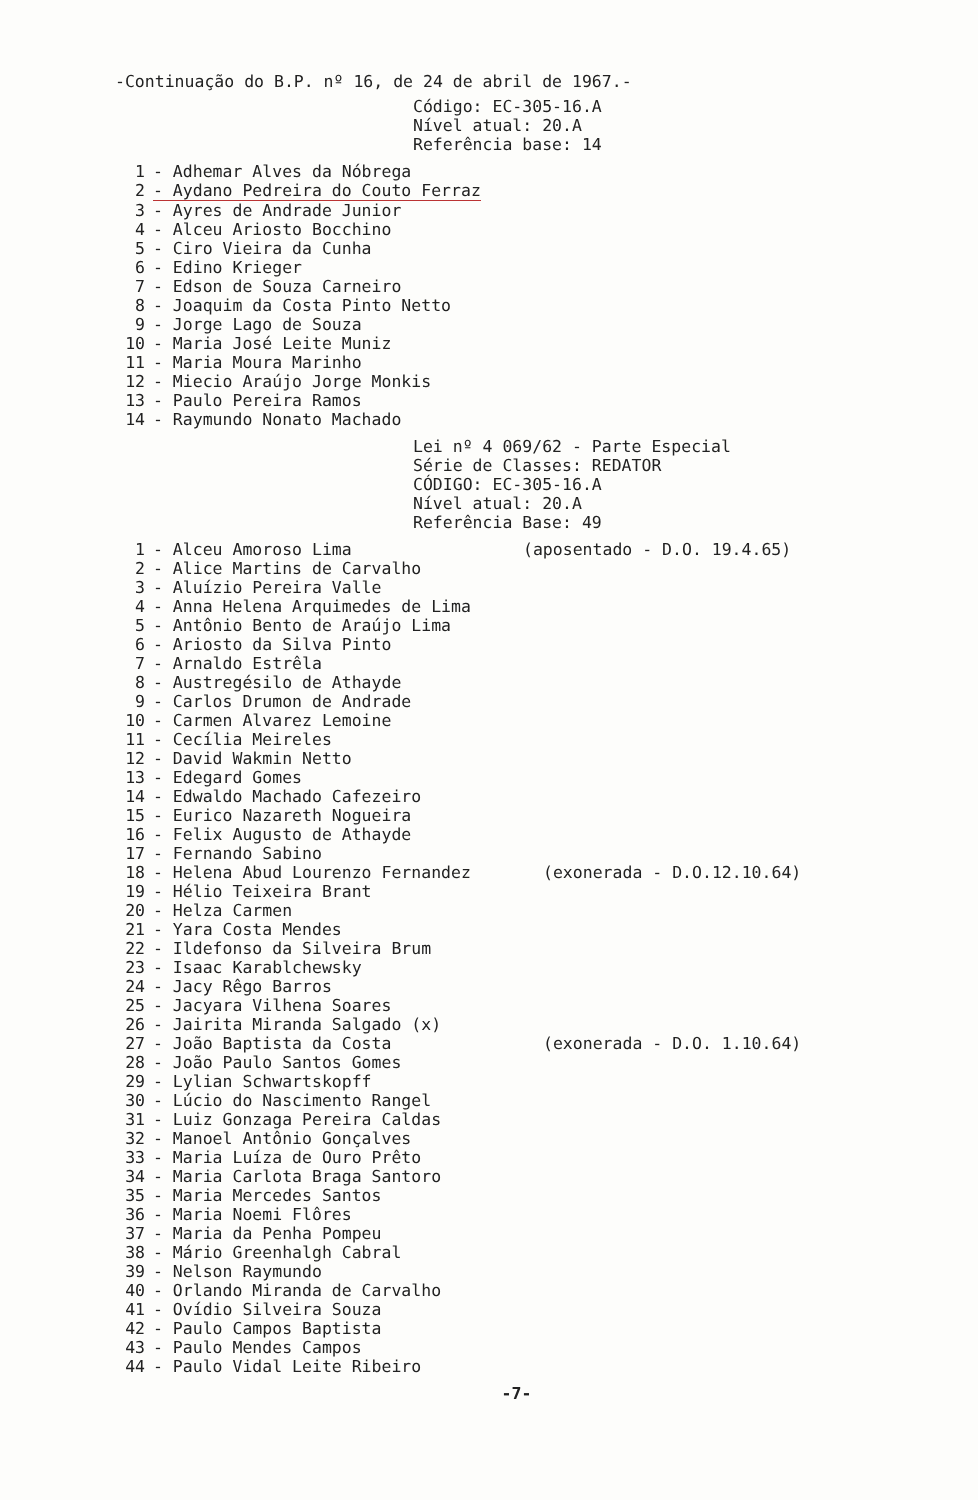-Continuação do B.P. nº 16, de 24 de abril de 1967.-
Código: EC-305-16.A
Nível atual: 20.A
Referência base: 14
1 - Adhemar Alves da Nóbrega
2 - Aydano Pedreira do Couto Ferraz
3 - Ayres de Andrade Junior
4 - Alceu Ariosto Bocchino
5 - Ciro Vieira da Cunha
6 - Edino Krieger
7 - Edson de Souza Carneiro
8 - Joaquim da Costa Pinto Netto
9 - Jorge Lago de Souza
10 - Maria José Leite Muniz
11 - Maria Moura Marinho
12 - Miecio Araújo Jorge Monkis
13 - Paulo Pereira Ramos
14 - Raymundo Nonato Machado
Lei nº 4 069/62 - Parte Especial
Série de Classes: REDATOR
CÓDIGO: EC-305-16.A
Nível atual: 20.A
Referência Base: 49
1 - Alceu Amoroso Lima (aposentado - D.O. 19.4.65)
2 - Alice Martins de Carvalho
3 - Aluízio Pereira Valle
4 - Anna Helena Arquimedes de Lima
5 - Antônio Bento de Araújo Lima
6 - Ariosto da Silva Pinto
7 - Arnaldo Estrêla
8 - Austregésilo de Athayde
9 - Carlos Drumon de Andrade
10 - Carmen Alvarez Lemoine
11 - Cecília Meireles
12 - David Wakmin Netto
13 - Edegard Gomes
14 - Edwaldo Machado Cafezeiro
15 - Eurico Nazareth Nogueira
16 - Felix Augusto de Athayde
17 - Fernando Sabino
18 - Helena Abud Lourenzo Fernandez (exonerada - D.O.12.10.64)
19 - Hélio Teixeira Brant
20 - Helza Carmen
21 - Yara Costa Mendes
22 - Ildefonso da Silveira Brum
23 - Isaac Karablchewsky
24 - Jacy Rêgo Barros
25 - Jacyara Vilhena Soares
26 - Jairita Miranda Salgado (x)
27 - João Baptista da Costa (exonerada - D.O. 1.10.64)
28 - João Paulo Santos Gomes
29 - Lylian Schwartskopff
30 - Lúcio do Nascimento Rangel
31 - Luiz Gonzaga Pereira Caldas
32 - Manoel Antônio Gonçalves
33 - Maria Luíza de Ouro Prêto
34 - Maria Carlota Braga Santoro
35 - Maria Mercedes Santos
36 - Maria Noemi Flôres
37 - Maria da Penha Pompeu
38 - Mário Greenhalgh Cabral
39 - Nelson Raymundo
40 - Orlando Miranda de Carvalho
41 - Ovídio Silveira Souza
42 - Paulo Campos Baptista
43 - Paulo Mendes Campos
44 - Paulo Vidal Leite Ribeiro
-7-